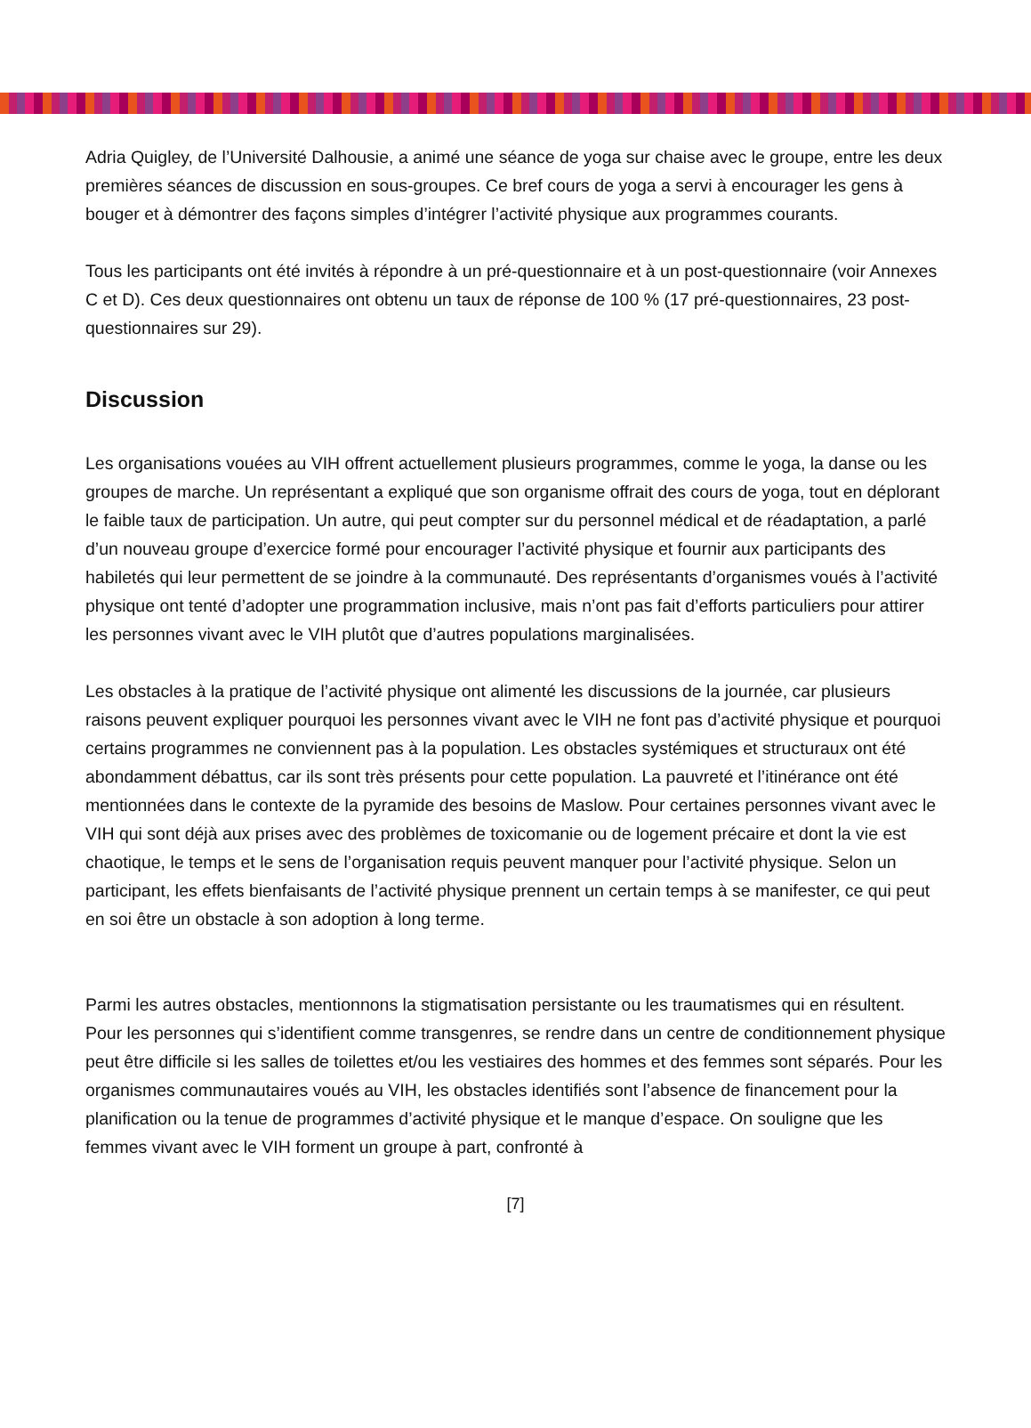Adria Quigley, de l’Université Dalhousie, a animé une séance de yoga sur chaise avec le groupe, entre les deux premières séances de discussion en sous-groupes. Ce bref cours de yoga a servi à encourager les gens à bouger et à démontrer des façons simples d’intégrer l’activité physique aux programmes courants.
Tous les participants ont été invités à répondre à un pré-questionnaire et à un post-questionnaire (voir Annexes C et D). Ces deux questionnaires ont obtenu un taux de réponse de 100 % (17 pré-questionnaires, 23 post-questionnaires sur 29).
Discussion
Les organisations vouées au VIH offrent actuellement plusieurs programmes, comme le yoga, la danse ou les groupes de marche. Un représentant a expliqué que son organisme offrait des cours de yoga, tout en déplorant le faible taux de participation. Un autre, qui peut compter sur du personnel médical et de réadaptation, a parlé d’un nouveau groupe d’exercice formé pour encourager l’activité physique et fournir aux participants des habiletés qui leur permettent de se joindre à la communauté. Des représentants d’organismes voués à l’activité physique ont tenté d’adopter une programmation inclusive, mais n’ont pas fait d’efforts particuliers pour attirer les personnes vivant avec le VIH plutôt que d’autres populations marginalisées.
Les obstacles à la pratique de l’activité physique ont alimenté les discussions de la journée, car plusieurs raisons peuvent expliquer pourquoi les personnes vivant avec le VIH ne font pas d’activité physique et pourquoi certains programmes ne conviennent pas à la population. Les obstacles systémiques et structuraux ont été abondamment débattus, car ils sont très présents pour cette population. La pauvreté et l’itinérance ont été mentionnées dans le contexte de la pyramide des besoins de Maslow. Pour certaines personnes vivant avec le VIH qui sont déjà aux prises avec des problèmes de toxicomanie ou de logement précaire et dont la vie est chaotique, le temps et le sens de l’organisation requis peuvent manquer pour l’activité physique. Selon un participant, les effets bienfaisants de l’activité physique prennent un certain temps à se manifester, ce qui peut en soi être un obstacle à son adoption à long terme.
Parmi les autres obstacles, mentionnons la stigmatisation persistante ou les traumatismes qui en résultent. Pour les personnes qui s’identifient comme transgenres, se rendre dans un centre de conditionnement physique peut être difficile si les salles de toilettes et/ou les vestiaires des hommes et des femmes sont séparés. Pour les organismes communautaires voués au VIH, les obstacles identifiés sont l’absence de financement pour la planification ou la tenue de programmes d’activité physique et le manque d’espace. On souligne que les femmes vivant avec le VIH forment un groupe à part, confronté à
[7]